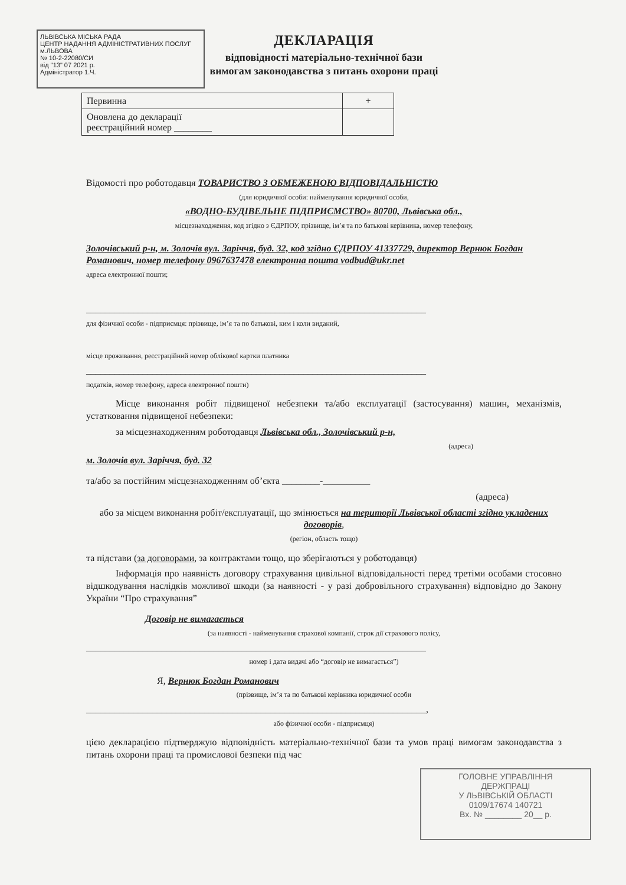ЛЬВІВСЬКА МІСЬКА РАДА
ЦЕНТР НАДАННЯ АДМІНІСТРАТИВНИХ ПОСЛУГ м.ЛЬВОВА
№ 10-2-22080/СИ
від "13" 07 2021 р.
Адміністратор 1.Ч.
ДЕКЛАРАЦІЯ
відповідності матеріально-технічної бази
вимогам законодавства з питань охорони праці
| Первинна | + |
| Оновлена до декларації реєстраційний номер ________ | |
Відомості про роботодавця ТОВАРИСТВО З ОБМЕЖЕНОЮ ВІДПОВІДАЛЬНІСТЮ
(для юридичної особи: найменування юридичної особи,
«ВОДНО-БУДІВЕЛЬНЕ ПІДПРИЄМСТВО» 80700, Львівська обл.,
місцезнаходження, код згідно з ЄДРПОУ, прізвище, ім’я та по батькові керівника, номер телефону,
Золочівський р-н, м. Золочів вул. Заріччя, буд. 32, код згідно ЄДРПОУ 41337729, директор Вернюк Богдан Романович, номер телефону 0967637478 електронна пошта vodbud@ukr.net
адреса електронної пошти;
________________________________________________________________________
для фізичної особи - підприємця: прізвище, ім’я та по батькові, ким і коли виданий,
місце проживання, реєстраційний номер облікової картки платника
________________________________________________________________________
податків, номер телефону, адреса електронної пошти)
Місце виконання робіт підвищеної небезпеки та/або експлуатації (застосування) машин, механізмів, устатковання підвищеної небезпеки:
за місцезнаходженням роботодавця Львівська обл., Золочівський р-н,
(адреса)
м. Золочів вул. Заріччя, буд. 32
та/або за постійним місцезнаходженням об’єкта ________-__________
(адреса)
або за місцем виконання робіт/експлуатації, що змінюється на території Львівської області згідно укладених договорів,
(регіон, область тощо)
та підстави (за договорами, за контрактами тощо, що зберігаються у роботодавця)
Інформація про наявність договору страхування цивільної відповідальності перед третіми особами стосовно відшкодування наслідків можливої шкоди (за наявності - у разі добровільного страхування) відповідно до Закону України “Про страхування”
Договір не вимагається
(за наявності - найменування страхової компанії, строк дії страхового полісу,
________________________________________________________________________
номер і дата видачі або “договір не вимагається”)
Я, Вернюк Богдан Романович
(прізвище, ім’я та по батькові керівника юридичної особи
________________________________________________________________________,
або фізичної особи - підприємця)
цією декларацією підтверджую відповідність матеріально-технічної бази та умов праці вимогам законодавства з питань охорони праці та промислової безпеки під час
ГОЛОВНЕ УПРАВЛІННЯ
ДЕРЖПРАЦІ
У ЛЬВІВСЬКІЙ ОБЛАСТІ
0109/17674 140721
Вх. № ________ 20__ р.